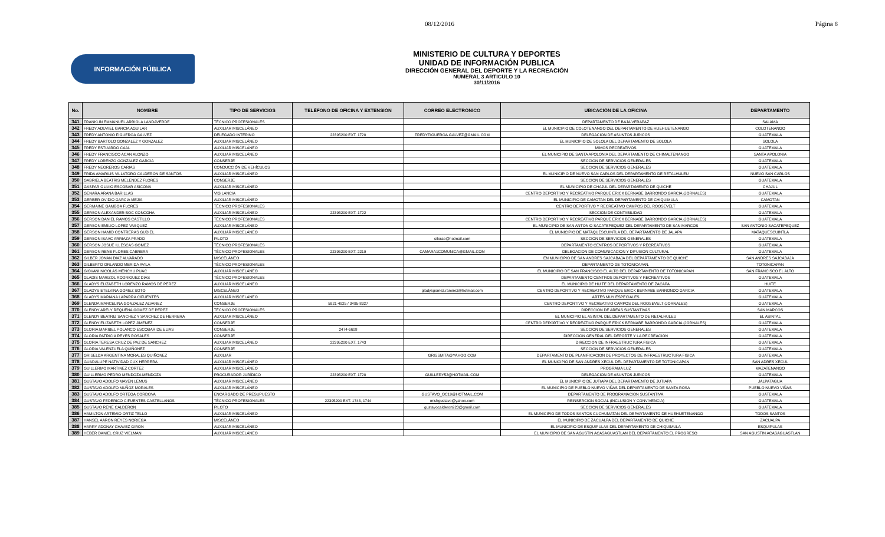08/12/2016 Página 8
INFORMACIÓN PÚBLICA
MINISTERIO DE CULTURA Y DEPORTES
UNIDAD DE INFORMACIÓN PUBLICA
DIRECCIÓN GENERAL DEL DEPORTE Y LA RECREACIÓN
NUMERAL 3 ARTICULO 10
30/11/2016
| No. | NOMBRE | TIPO DE SERVICIOS | TELÉFONO DE OFICINA Y EXTENSIÓN | CORREO ELECTRÓNICO | UBICACIÓN DE LA OFICINA | DEPARTAMENTO |
| --- | --- | --- | --- | --- | --- | --- |
| 341 | FRANKLIN EMMANUEL ARRIOLA LANDAVERDE | TÉCNICO PROFESIONALES | | | DEPARTAMENTO DE BAJA VERAPAZ | SALAMA |
| 342 | FREDY ADUVIEL GARCIA AGUILAR | AUXILIAR MISCELÁNEO | | | EL MUNICIPIO DE COLOTENANGO DEL DEPARTAMENTO DE HUEHUETENANGO | COLOTENANGO |
| 343 | FREDY ANTONIO FIGUEROA GALVEZ | DELEGADO INTERINO | 22395200 EXT. 1720 | FREDYFIGUEROA.GALVEZ@GMAIL.COM | DELEGACION DE ASUNTOS JURICOS | GUATEMALA |
| 344 | FREDY BARTOLO GONZALEZ Y GONZALEZ | AUXILIAR MISCELÁNEO | | | EL MUNICIPIO DE SOLOLA DEL DEPARTAMENTO DE SOLOLA | SOLOLA |
| 345 | FREDY ESTUARDO CAAL | AUXILIAR MISCELÁNEO | | | MIMOS RECREATIVOS | GUATEMALA |
| 346 | FREDY FRANCISCO ACAN ALONZO | AUXILIAR MISCELÁNEO | | | EL MUNICIPIO DE SANTA APOLONIA DEL DEPARTAMENTO DE CHIMALTENANGO | SANTA APOLONIA |
| 347 | FREDY LORENZO GONZALEZ GARCIA | CONSERJE | | | SECCION DE SERVICIOS GENERALES | GUATEMALA |
| 348 | FREDY NEGREROS CARIAS | CONDUCCIÓN DE VEHÍCULOS | | | SECCION DE SERVICIOS GENERALES | GUATEMALA |
| 349 | FRIDA AMARILIS VILLATORO CALDERON DE SANTOS | AUXILIAR MISCELÁNEO | | | EL MUNICIPIO DE NUEVO SAN CARLOS DEL DEPARTAMENTO DE RETALHULEU | NUEVO SAN CARLOS |
| 350 | GABRIELA BEATRIS MELENDEZ FLORES | CONSERJE | | | SECCION DE SERVICIOS GENERALES | GUATEMALA |
| 351 | GASPAR OLIVIO ESCOBAR ASICONA | AUXILIAR MISCELÁNEO | | | EL MUNICIPIO DE CHAJUL DEL DEPARTAMENTO DE QUICHE | CHAJUL |
| 352 | GENARA ARANA BARILLAS | VIGILANCIA | | | CENTRO DEPORTIVO Y RECREATIVO PARQUE ERICK BERNABE BARRONDO GARCIA (JORNALES) | GUATEMALA |
| 353 | GERBER OVIDIO GARCIA MEJIA | AUXILIAR MISCELÁNEO | | | EL MUNICIPIO DE CAMOTAN DEL DEPARTAMENTO DE CHIQUIMULA | CAMOTAN |
| 354 | GERMAINE GAMBOA FLORES | TÉCNICO PROFESIONALES | | | CENTRO DEPORTIVO Y RECREATIVO CAMPOS DEL ROOSEVELT | GUATEMALA |
| 355 | GERSON ALEXANDER BOC CONCOHA | AUXILIAR MISCELÁNEO | 22395200 EXT. 1722 | | SECCION DE CONTABILIDAD | GUATEMALA |
| 356 | GERSON DANIEL RAMOS CASTILLO | TÉCNICO PROFESIONALES | | | CENTRO DEPORTIVO Y RECREATIVO PARQUE ERICK BERNABE BARRONDO GARCIA (JORNALES) | GUATEMALA |
| 357 | GERSON EMILIO LOPEZ VASQUEZ | AUXILIAR MISCELÁNEO | | | EL MUNICIPIO DE SAN ANTONIO SACATEPEQUEZ DEL DEPARTAMENTO DE SAN MARCOS | SAN ANTONIO SACATEPEQUEZ |
| 358 | GERSON HAMID CONTRERAS GUDIEL | AUXILIAR MISCELÁNEO | | | EL MUNICIPIO DE MATAQUESCUINTLA DEL DEPARTAMENTO DE JALAPA | MATAQUESCUINTLA |
| 359 | GERSON ISAAC ARRIAZA PRADO | PILOTO | | silorae@hotmail.com | SECCION DE SERVICIOS GENERALES | GUATEMALA |
| 360 | GERSON JOSUE ILLESCAS GOMEZ | TÉCNICO PROFESIONALES | | | DEPARTAMENTO CENTROS DEPORTIVOS Y RECREATIVOS | GUATEMALA |
| 361 | GERSON RENE FLORES CABRERA | TÉCNICO PROFESIONALES | 22395200 EXT. 2219 | CAMARA1COMUNICA@GMAIL.COM | DELEGACION DE COMUNICACION Y DIFUSION CULTURAL | GUATEMALA |
| 362 | GILBER JONAN DIAZ ALVARADO | MISCELÁNEO | | | EN MUNICIPIO DE SAN ANDRES SAJCABAJA DEL DEPARTAMENTO DE QUICHE | SAN ANDRES SAJCABAJA |
| 363 | GILBERTO ORLANDO MERIDA AVILA | TÉCNICO PROFESIONALES | | | DEPARTAMENTO DE TOTONICAPAN, | TOTONICAPAN |
| 364 | GIOVANI NICOLAS MENCHU PUAC | AUXILIAR MISCELÁNEO | | | EL MUNICIPIO DE SAN FRANCISCO EL ALTO DEL DEPARTAMENTO DE TOTONICAPAN | SAN FRANCISCO EL ALTO |
| 365 | GLADIS MARIZOL RODRIGUEZ DIAS | TÉCNICO PROFESIONALES | | | DEPARTAMENTO CENTROS DEPORTIVOS Y RECREATIVOS | GUATEMALA |
| 366 | GLADYS ELIZABETH LORENZO RAMOS DE PEREZ | AUXILIAR MISCELÁNEO | | | EL MUNICIPIO DE HUITE DEL DEPARTAMENTO DE ZACAPA | HUITE |
| 367 | GLADYS ETELVINA GOMEZ SOTO | MISCELÁNEO | | gladysgomez.ramirez@hotmail.com | CENTRO DEPORTIVO Y RECREATIVO PARQUE ERICK BERNABE BARRONDO GARCIA | GUATEMALA |
| 368 | GLADYS MARIANA LAPARRA CIFUENTES | AUXILIAR MISCELÁNEO | | | ARTES MUY ESPECIALES | GUATEMALA |
| 369 | GLENDA MARCELINA GONZALEZ ALVAREZ | CONSERJE | 5921-4925 / 3495-8327 | | CENTRO DEPORTIVO Y RECREATIVO CAMPOS DEL ROOSEVELT (JORNALES) | GUATEMALA |
| 370 | GLENDY ARELY REQUENA GOMEZ DE PEREZ | TÉCNICO PROFESIONALES | | | DIRECCION DE AREAS SUSTANTIVAS | SAN MARCOS |
| 371 | GLENDY BEATRIZ SANCHEZ Y SANCHEZ DE HERRERA | AUXILIAR MISCELÁNEO | | | EL MUNICIPIO EL ASINTAL DEL DEPARTAMENTO DE RETALHULEU | EL ASINTAL |
| 372 | GLENDY ELIZABETH LOPEZ JIMENEZ | CONSERJE | | | CENTRO DEPORTIVO Y RECREATIVO PARQUE ERICK BERNABE BARRONDO GARCIA (JORNALES) | GUATEMALA |
| 373 | GLORIA MARIBEL POLANCO ESCOBAR DE ELIAS | CONSERJE | 2474-6608 | | SECCION DE SERVICIOS GENERALES | GUATEMALA |
| 374 | GLORIA PATRICIA REYES ROSALES | CONSERJE | | | DIRECCION GENERAL DEL DEPORTE Y LA RECREACION | GUATEMALA |
| 375 | GLORIA TERESA CRUZ DE PAZ DE SANCHEZ | AUXILIAR MISCELÁNEO | 22395200 EXT. 1743 | | DIRECCION DE INFRAESTRUCTURA FISICA | GUATEMALA |
| 376 | GLORIA VALENZUELA QUIÑONEZ | CONSERJE | | | SECCION DE SERVICIOS GENERALES | GUATEMALA |
| 377 | GRISELDA ARGENTINA MORALES QUIÑONEZ | AUXILIAR | | GRISSMITA@YAHOO.COM | DEPARTAMENTO DE PLANIFICACION DE PROYECTOS DE INFRAESTRUCTURA FISICA | GUATEMALA |
| 378 | GUADALUPE NATIVIDAD CUX HERRERA | AUXILIAR MISCELÁNEO | | | EL MUNICIPIO DE SAN ANDRES XECUL DEL DEPARTAMENTO DE TOTONICAPAN | SAN ADRES XECUL |
| 379 | GUILLERMO MARTINEZ CORTEZ | AUXILIAR MISCELÁNEO | | | PROGRAMA LUZ | MAZATENANGO |
| 380 | GUILLERMO PEDRO MENDOZA MENDOZA | PROCURADOR JURÍDICO | 22395200 EXT. 1720 | GUILLERY52@HOTMAIL.COM | DELEGACION DE ASUNTOS JURICOS | GUATEMALA |
| 381 | GUSTAVO ADOLFO MAYEN LEMUS | AUXILIAR MISCELÁNEO | | | EL MUNICIPIO DE JUTIAPA DEL DEPARTAMENTO DE JUTIAPA | JALPATAGUA |
| 382 | GUSTAVO ADOLFO MUÑOZ MORALES | AUXILIAR MISCELÁNEO | | | EL MUNICIPIO DE PUEBLO NUEVO VIÑAS DEL DEPARTAMENTO DE SANTA ROSA | PUEBLO NUEVO VIÑAS |
| 383 | GUSTAVO ADOLFO ORTEGA CORDOVA | ENCARGADO DE PRESUPUESTO | | GUSTAVO_OC19@HOTMAIL.COM | DEPARTAMENTO DE PROGRAMACION SUSTANTIVA | GUATEMALA |
| 384 | GUSTAVO FEDERICO CIFUENTES CASTELLANOS | TÉCNICO PROFESIONALES | 22395200 EXT. 1743, 1744 | mishgustavo@yahoo.com | REINSERCION SOCIAL (INCLUSION Y CONVIVENCIA) | GUATEMALA |
| 385 | GUSTAVO RENE CALDERON | PILOTO | | gustavocalderon923@gmail.com | SECCION DE SERVICIOS GENERALES | GUATEMALA |
| 386 | HAMILTON ARTEMIO ORTIZ TELLO | AUXILIAR MISCELÁNEO | | | EL MUNICIPIO DE TODOS SANTOS CUCHUMATAN DEL DEPARTAMENTO DE HUEHUETENANGO | TODOS SANTOS |
| 387 | HANSEL AARON REYES NORIEGA | MISCELÁNEO | | | EL MUNICIPIO DE ZACUALPA DEL DEPARTAMENTO DE QUICHE | ZACUALPA |
| 388 | HARRY ADONAY CHAVEZ GIRON | AUXILIAR MISCELÁNEO | | | EL MUNICIPIO DE ESQUIPULAS DEL DEPARTAMENTO DE CHIQUIMULA | ESQUIPULAS |
| 389 | HEBER DANIEL CRUZ VIELMAN | AUXILIAR MISCELÁNEO | | | EL MUNICIPIO DE SAN AGUSTIN ACASAGUASTLAN DEL DEPARTAMENTO EL PROGRESO | SAN AGUSTIN ACASAGUASTLAN |